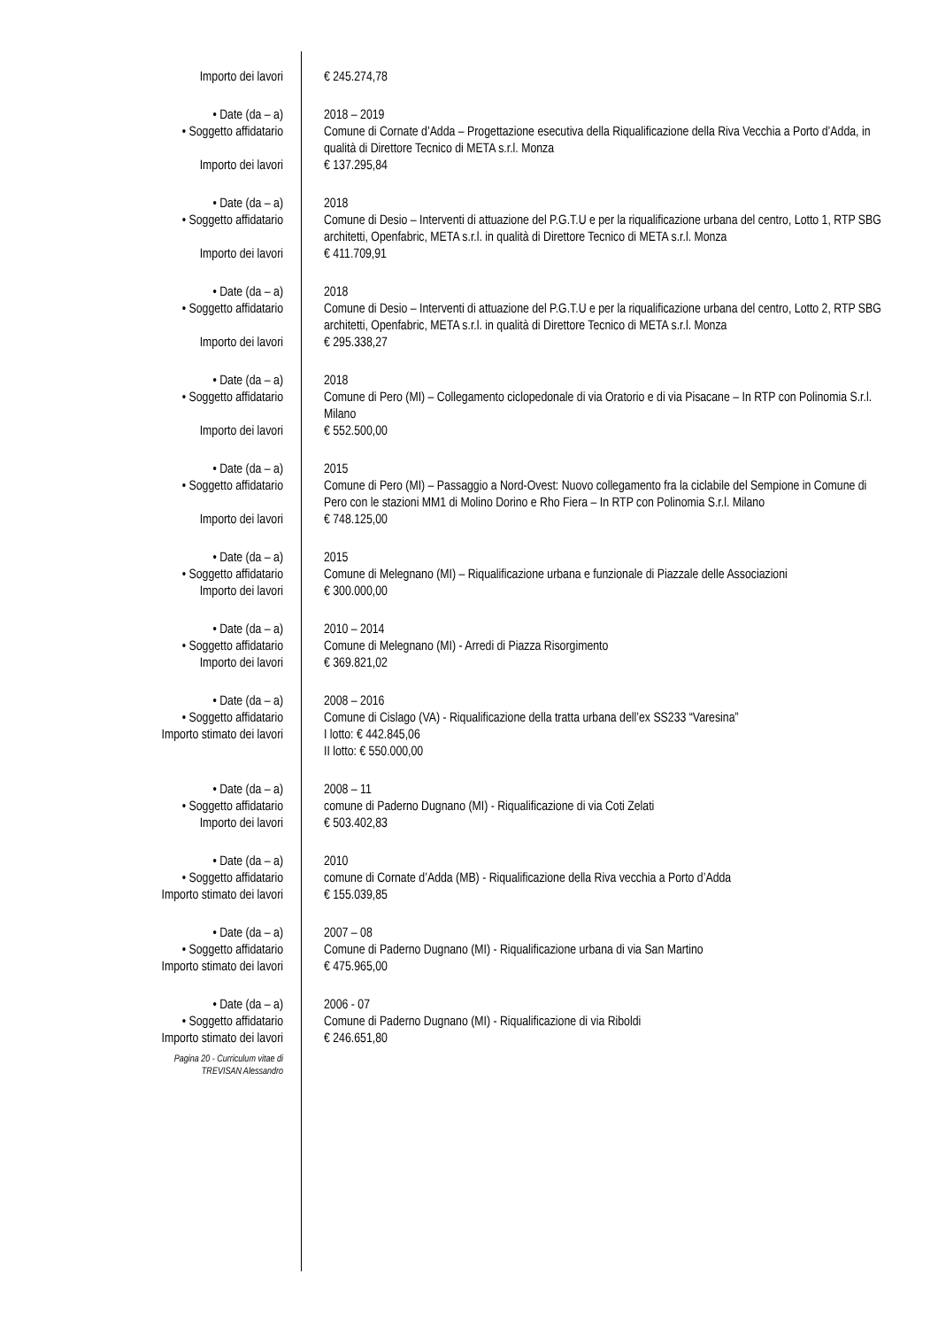Importo dei lavori € 245.274,78
• Date (da – a) 2018 – 2019
• Soggetto affidatario Comune di Cornate d’Adda – Progettazione esecutiva della Riqualificazione della Riva Vecchia a Porto d’Adda, in qualità di Direttore Tecnico di META s.r.l. Monza
Importo dei lavori € 137.295,84
• Date (da – a) 2018
• Soggetto affidatario Comune di Desio – Interventi di attuazione del P.G.T.U e per la riqualificazione urbana del centro, Lotto 1, RTP SBG architetti, Openfabric, META s.r.l. in qualità di Direttore Tecnico di META s.r.l. Monza
Importo dei lavori € 411.709,91
• Date (da – a) 2018
• Soggetto affidatario Comune di Desio – Interventi di attuazione del P.G.T.U e per la riqualificazione urbana del centro, Lotto 2, RTP SBG architetti, Openfabric, META s.r.l. in qualità di Direttore Tecnico di META s.r.l. Monza
Importo dei lavori € 295.338,27
• Date (da – a) 2018
• Soggetto affidatario Comune di Pero (MI) – Collegamento ciclopedonale di via Oratorio e di via Pisacane – In RTP con Polinomia S.r.l. Milano
Importo dei lavori € 552.500,00
• Date (da – a) 2015
• Soggetto affidatario Comune di Pero (MI) – Passaggio a Nord-Ovest: Nuovo collegamento fra la ciclabile del Sempione in Comune di Pero con le stazioni MM1 di Molino Dorino e Rho Fiera – In RTP con Polinomia S.r.l. Milano
Importo dei lavori € 748.125,00
• Date (da – a) 2015
• Soggetto affidatario Comune di Melegnano (MI) – Riqualificazione urbana e funzionale di Piazzale delle Associazioni
Importo dei lavori € 300.000,00
• Date (da – a) 2010 – 2014
• Soggetto affidatario Comune di Melegnano (MI) - Arredi di Piazza Risorgimento
Importo dei lavori € 369.821,02
• Date (da – a) 2008 – 2016
• Soggetto affidatario Comune di Cislago (VA) - Riqualificazione della tratta urbana dell’ex SS233 “Varesina”
Importo stimato dei lavori I lotto: € 442.845,06
II lotto: € 550.000,00
• Date (da – a) 2008 – 11
• Soggetto affidatario comune di Paderno Dugnano (MI) - Riqualificazione di via Coti Zelati
Importo dei lavori € 503.402,83
• Date (da – a) 2010
• Soggetto affidatario comune di Cornate d’Adda (MB) - Riqualificazione della Riva vecchia a Porto d’Adda
Importo stimato dei lavori € 155.039,85
• Date (da – a) 2007 – 08
• Soggetto affidatario Comune di Paderno Dugnano (MI) - Riqualificazione urbana di via San Martino
Importo stimato dei lavori € 475.965,00
• Date (da – a) 2006 - 07
• Soggetto affidatario Comune di Paderno Dugnano (MI) - Riqualificazione di via Riboldi
Importo stimato dei lavori € 246.651,80
Pagina 20 - Curriculum vitae di
TREVISAN Alessandro